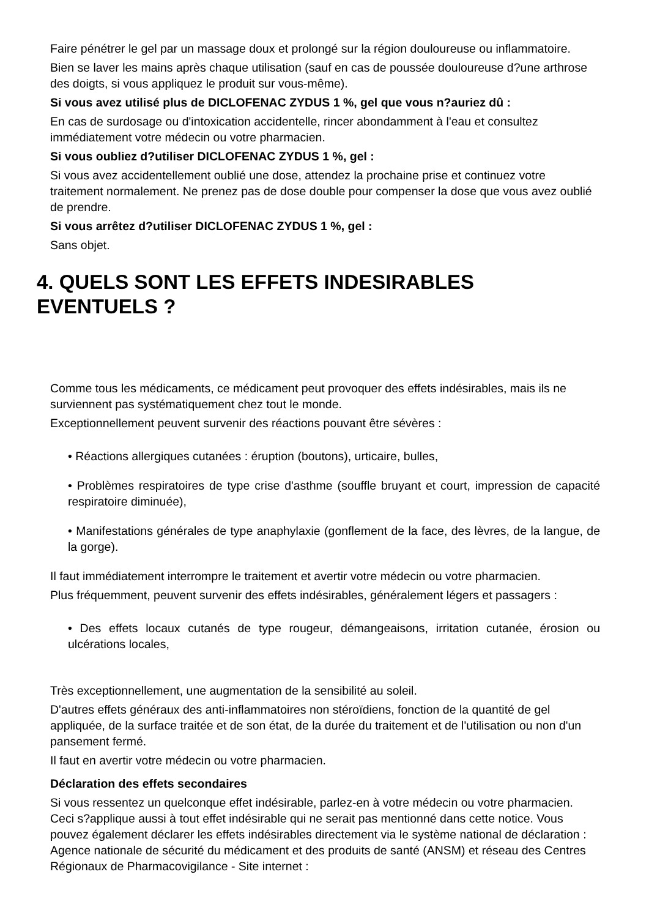Faire pénétrer le gel par un massage doux et prolongé sur la région douloureuse ou inflammatoire.
Bien se laver les mains après chaque utilisation (sauf en cas de poussée douloureuse d?une arthrose des doigts, si vous appliquez le produit sur vous-même).
Si vous avez utilisé plus de DICLOFENAC ZYDUS 1 %, gel que vous n?auriez dû :
En cas de surdosage ou d'intoxication accidentelle, rincer abondamment à l'eau et consultez immédiatement votre médecin ou votre pharmacien.
Si vous oubliez d?utiliser DICLOFENAC ZYDUS 1 %, gel :
Si vous avez accidentellement oublié une dose, attendez la prochaine prise et continuez votre traitement normalement. Ne prenez pas de dose double pour compenser la dose que vous avez oublié de prendre.
Si vous arrêtez d?utiliser DICLOFENAC ZYDUS 1 %, gel :
Sans objet.
4. QUELS SONT LES EFFETS INDESIRABLES EVENTUELS ?
Comme tous les médicaments, ce médicament peut provoquer des effets indésirables, mais ils ne surviennent pas systématiquement chez tout le monde.
Exceptionnellement peuvent survenir des réactions pouvant être sévères :
• Réactions allergiques cutanées : éruption (boutons), urticaire, bulles,
• Problèmes respiratoires de type crise d'asthme (souffle bruyant et court, impression de capacité respiratoire diminuée),
• Manifestations générales de type anaphylaxie (gonflement de la face, des lèvres, de la langue, de la gorge).
Il faut immédiatement interrompre le traitement et avertir votre médecin ou votre pharmacien.
Plus fréquemment, peuvent survenir des effets indésirables, généralement légers et passagers :
• Des effets locaux cutanés de type rougeur, démangeaisons, irritation cutanée, érosion ou ulcérations locales,
Très exceptionnellement, une augmentation de la sensibilité au soleil.
D'autres effets généraux des anti-inflammatoires non stéroïdiens, fonction de la quantité de gel appliquée, de la surface traitée et de son état, de la durée du traitement et de l'utilisation ou non d'un pansement fermé.
Il faut en avertir votre médecin ou votre pharmacien.
Déclaration des effets secondaires
Si vous ressentez un quelconque effet indésirable, parlez-en à votre médecin ou votre pharmacien. Ceci s?applique aussi à tout effet indésirable qui ne serait pas mentionné dans cette notice. Vous pouvez également déclarer les effets indésirables directement via le système national de déclaration : Agence nationale de sécurité du médicament et des produits de santé (ANSM) et réseau des Centres Régionaux de Pharmacovigilance - Site internet :